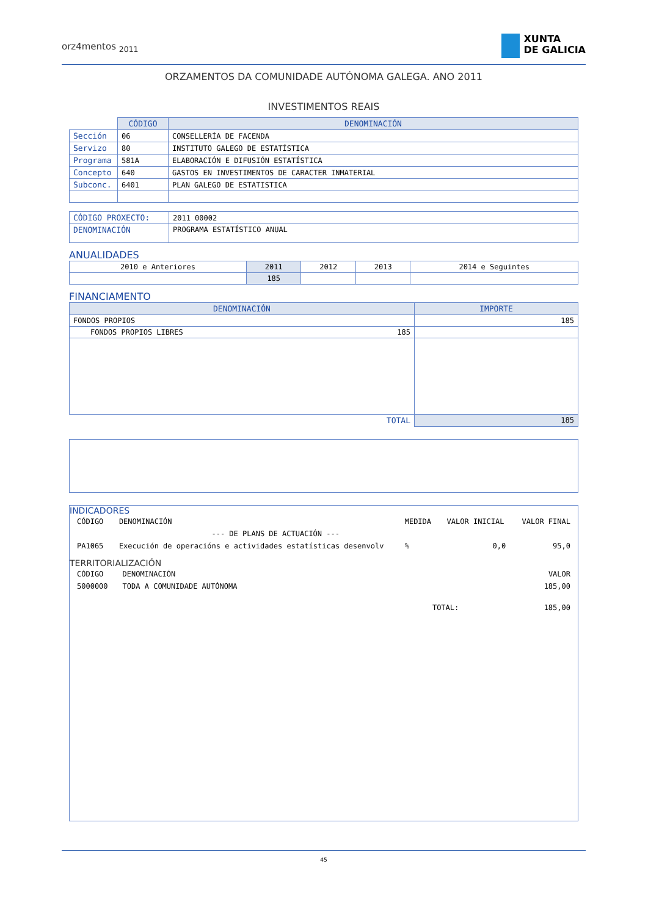orz4mentos <sub>2011</sub>
XUNTA
DE GALICIA
ORZAMENTOS DA COMUNIDADE AUTÓNOMA GALEGA. ANO 2011
INVESTIMENTOS REAIS
| | CÓDIGO | DENOMINACIÓN |
| Sección | 06 | CONSELLERÍA DE FACENDA |
| Servizo | 80 | INSTITUTO GALEGO DE ESTATÍSTICA |
| Programa | 581A | ELABORACIÓN E DIFUSIÓN ESTATÍSTICA |
| Concepto | 640 | GASTOS EN INVESTIMENTOS DE CARACTER INMATERIAL |
| Subconc. | 6401 | PLAN GALEGO DE ESTATISTICA |
| CÓDIGO PROXECTO: | 2011 00002 |
| DENOMINACIÓN | PROGRAMA ESTATÍSTICO ANUAL |
ANUALIDADES
| 2010 e Anteriores | 2011 | 2012 | 2013 | 2014 e Seguintes |
| | 185 | | | |
FINANCIAMENTO
| DENOMINACIÓN | IMPORTE |
| --- | --- |
| FONDOS PROPIOS | 185 |
| FONDOS PROPIOS LIBRES 185 | |
| TOTAL | 185 |
INDICADORES
| CÓDIGO | DENOMINACIÓN | MEDIDA | VALOR INICIAL | VALOR FINAL |
| | --- DE PLANS DE ACTUACIÓN --- | | | |
| PA1065 | Execución de operacións e actividades estatísticas desenvolv | % | 0,0 | 95,0 |
TERRITORIALIZACIÓN
| CÓDIGO | DENOMINACIÓN | VALOR |
| 5000000 | TODA A COMUNIDADE AUTÓNOMA | 185,00 |
| | TOTAL: | 185,00 |
45